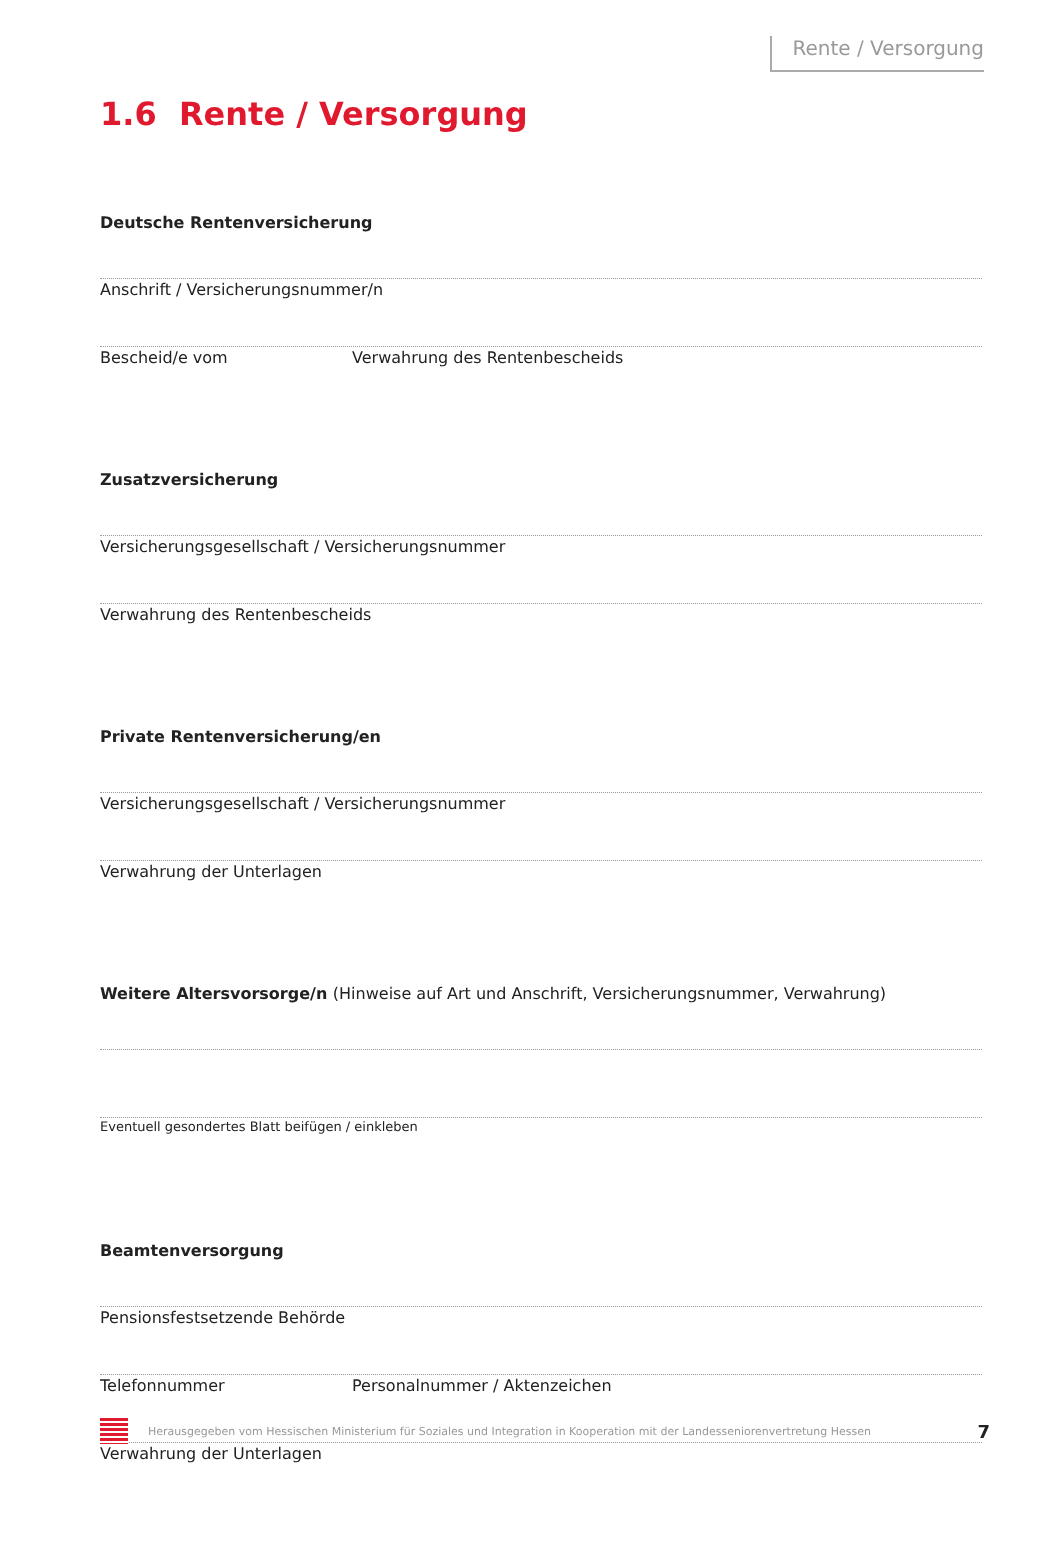Rente / Versorgung
1.6 Rente / Versorgung
Deutsche Rentenversicherung
Anschrift / Versicherungsnummer/n
Bescheid/e vom Verwahrung des Rentenbescheids
Zusatzversicherung
Versicherungsgesellschaft / Versicherungsnummer
Verwahrung des Rentenbescheids
Private Rentenversicherung/en
Versicherungsgesellschaft / Versicherungsnummer
Verwahrung der Unterlagen
Weitere Altersvorsorge/n (Hinweise auf Art und Anschrift, Versicherungsnummer, Verwahrung)
Eventuell gesondertes Blatt beifügen / einkleben
Beamtenversorgung
Pensionsfestsetzende Behörde
Telefonnummer Personalnummer / Aktenzeichen
Verwahrung der Unterlagen
Herausgegeben vom Hessischen Ministerium für Soziales und Integration in Kooperation mit der Landesseniorenvertretung Hessen
7